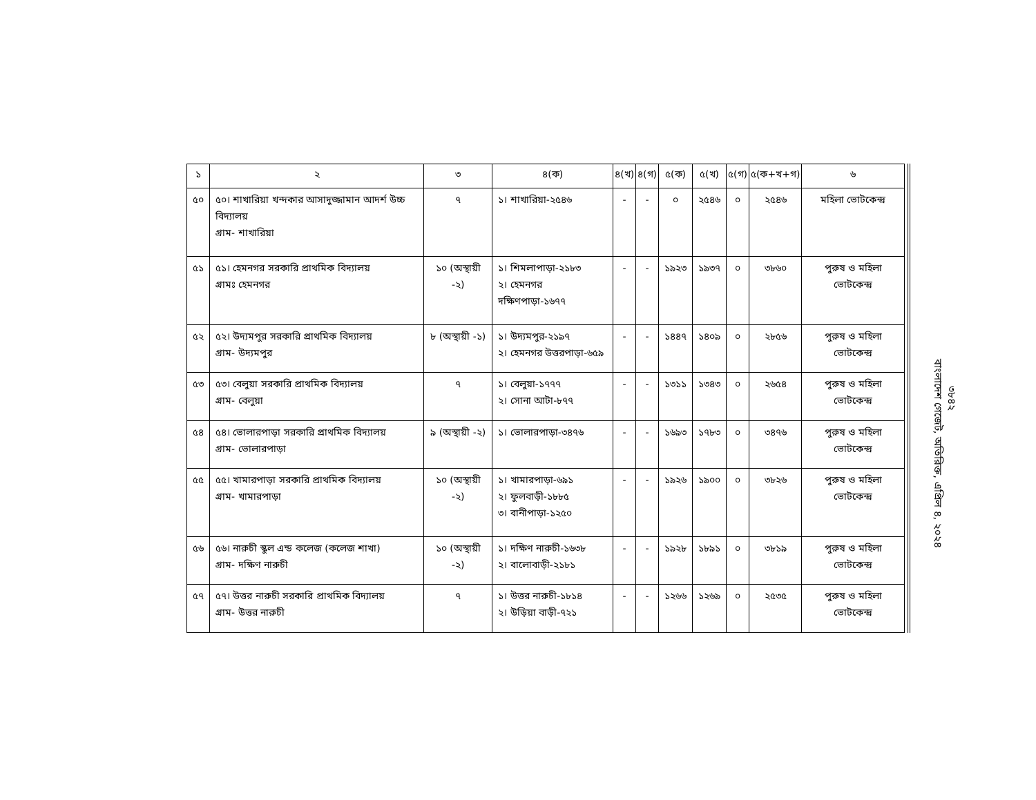| ১ | ২ | ৩ | ৪(ক) | ৪(খ) | ৪(গ) | ৫(ক) | ৫(খ) | ৫(গ) | ৫(ক+খ+গ) | ৬ |
| --- | --- | --- | --- | --- | --- | --- | --- | --- | --- | --- |
| ৫০ | ৫০। শাখারিয়া খন্দকার আসাদুজ্জামান আদর্শ উচ্চ বিদ্যালয় গ্রাম- শাখারিয়া | ৭ | ১। শাখারিয়া-২৫৪৬ | - | - | ০ | ২৫৪৬ | ০ | ২৫৪৬ | মহিলা ভোটকেন্দ্র |
| ৫১ | ৫১। হেমনগর সরকারি প্রাথমিক বিদ্যালয় গ্রামঃ হেমনগর | ১০ (অস্থায়ী -২) | ১। শিমলাপাড়া-২১৮৩ ২। হেমনগর দক্ষিণপাড়া-১৬৭৭ | - | - | ১৯২৩ | ১৯৩৭ | ০ | ৩৮৬০ | পুরুষ ও মহিলা ভোটকেন্দ্র |
| ৫২ | ৫২। উদ্যমপুর সরকারি প্রাথমিক বিদ্যালয় গ্রাম- উদ্যমপুর | ৮ (অস্থায়ী -১) | ১। উদ্যমপুর-২১৯৭ ২। হেমনগর উত্তরপাড়া-৬৫৯ | - | - | ১৪৪৭ | ১৪০৯ | ০ | ২৮৫৬ | পুরুষ ও মহিলা ভোটকেন্দ্র |
| ৫৩ | ৫৩। বেলুয়া সরকারি প্রাথমিক বিদ্যালয় গ্রাম- বেলুয়া | ৭ | ১। বেলুয়া-১৭৭৭ ২। সোনা আটা-৮৭৭ | - | - | ১৩১১ | ১৩৪৩ | ০ | ২৬৫৪ | পুরুষ ও মহিলা ভোটকেন্দ্র |
| ৫৪ | ৫৪। ভোলারপাড়া সরকারি প্রাথমিক বিদ্যালয় গ্রাম- ভোলারপাড়া | ৯ (অস্থায়ী -২) | ১। ভোলারপাড়া-৩৪৭৬ | - | - | ১৬৯৩ | ১৭৮৩ | ০ | ৩৪৭৬ | পুরুষ ও মহিলা ভোটকেন্দ্র |
| ৫৫ | ৫৫। খামারপাড়া সরকারি প্রাথমিক বিদ্যালয় গ্রাম- খামারপাড়া | ১০ (অস্থায়ী -২) | ১। খামারপাড়া-৬৯১ ২। ফুলবাড়ী-১৮৮৫ ৩। বানীপাড়া-১২৫০ | - | - | ১৯২৬ | ১৯০০ | ০ | ৩৮২৬ | পুরুষ ও মহিলা ভোটকেন্দ্র |
| ৫৬ | ৫৬। নারুচী স্কুল এন্ড কলেজ (কলেজ শাখা) গ্রাম- দক্ষিণ নারুচী | ১০ (অস্থায়ী -২) | ১। দক্ষিণ নারুচী-১৬৩৮ ২। বালোবাড়ী-২১৮১ | - | - | ১৯২৮ | ১৮৯১ | ০ | ৩৮১৯ | পুরুষ ও মহিলা ভোটকেন্দ্র |
| ৫৭ | ৫৭। উত্তর নারুচী সরকারি প্রাথমিক বিদ্যালয় গ্রাম- উত্তর নারুচী | ৭ | ১। উত্তর নারুচী-১৮১৪ ২। উড়িয়া বাড়ী-৭২১ | - | - | ১২৬৬ | ১২৬৯ | ০ | ২৫৩৫ | পুরুষ ও মহিলা ভোটকেন্দ্র |
৩৮৪২
বাংলাদেশ গেজেট, অতিরিক্ত, এপ্রিল ৪, ২০২৪